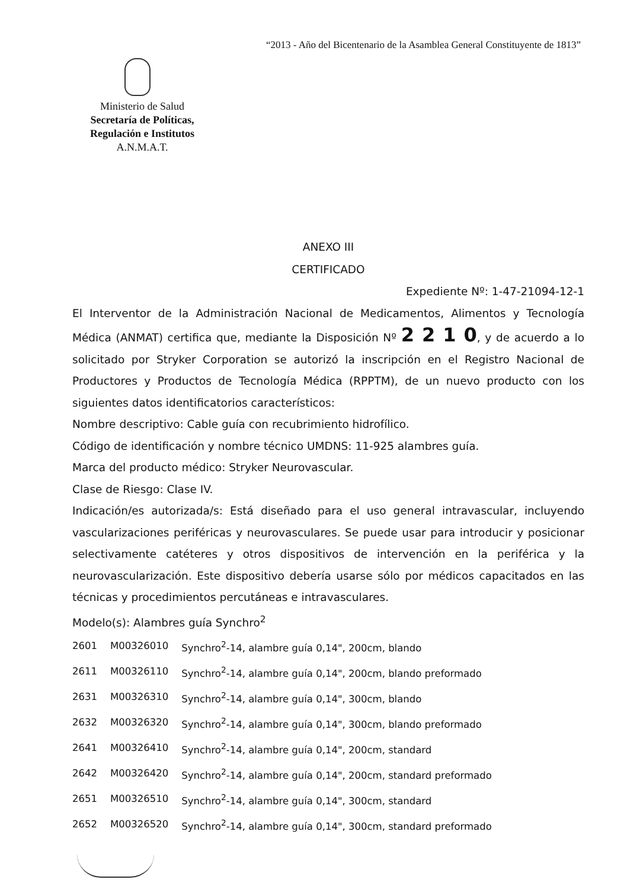“2013 - Año del Bicentenario de la Asamblea General Constituyente de 1813”
Ministerio de Salud
Secretaría de Políticas,
Regulación e Institutos
A.N.M.A.T.
ANEXO III
CERTIFICADO
Expediente Nº: 1-47-21094-12-1
El Interventor de la Administración Nacional de Medicamentos, Alimentos y Tecnología Médica (ANMAT) certifica que, mediante la Disposición Nº 2 2 1 0, y de acuerdo a lo solicitado por Stryker Corporation se autorizó la inscripción en el Registro Nacional de Productores y Productos de Tecnología Médica (RPPTM), de un nuevo producto con los siguientes datos identificatorios característicos:
Nombre descriptivo: Cable guía con recubrimiento hidrofílico.
Código de identificación y nombre técnico UMDNS: 11-925 alambres guía.
Marca del producto médico: Stryker Neurovascular.
Clase de Riesgo: Clase IV.
Indicación/es autorizada/s: Está diseñado para el uso general intravascular, incluyendo vascularizaciones periféricas y neurovasculares. Se puede usar para introducir y posicionar selectivamente catéteres y otros dispositivos de intervención en la periférica y la neurovascularización. Este dispositivo debería usarse sólo por médicos capacitados en las técnicas y procedimientos percutáneas e intravasculares.
Modelo(s): Alambres guía Synchro<sup>2</sup>
| 2601 | M00326010 | Synchro<sup>2</sup>-14, alambre guía 0,14", 200cm, blando |
| 2611 | M00326110 | Synchro<sup>2</sup>-14, alambre guía 0,14", 200cm, blando preformado |
| 2631 | M00326310 | Synchro<sup>2</sup>-14, alambre guía 0,14", 300cm, blando |
| 2632 | M00326320 | Synchro<sup>2</sup>-14, alambre guía 0,14", 300cm, blando preformado |
| 2641 | M00326410 | Synchro<sup>2</sup>-14, alambre guía 0,14", 200cm, standard |
| 2642 | M00326420 | Synchro<sup>2</sup>-14, alambre guía 0,14", 200cm, standard preformado |
| 2651 | M00326510 | Synchro<sup>2</sup>-14, alambre guía 0,14", 300cm, standard |
| 2652 | M00326520 | Synchro<sup>2</sup>-14, alambre guía 0,14", 300cm, standard preformado |